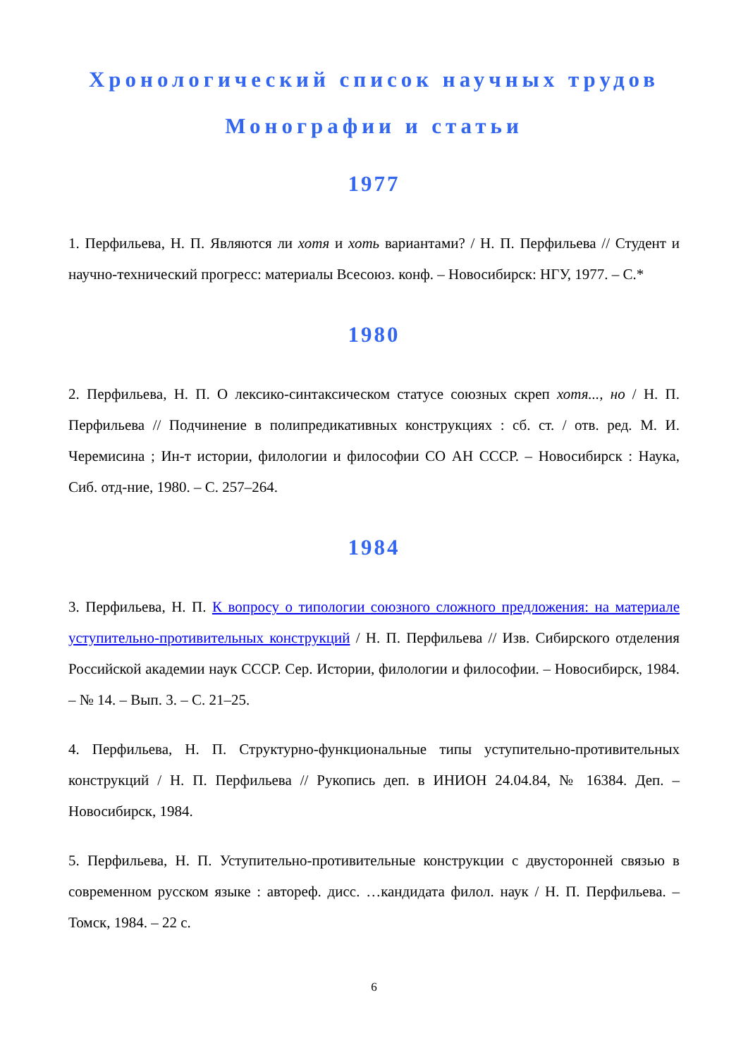Хронологический список научных трудов
Монографии и статьи
1977
1. Перфильева, Н. П. Являются ли хотя и хоть вариантами? / Н. П. Перфильева // Студент и научно-технический прогресс: материалы Всесоюз. конф. – Новосибирск: НГУ, 1977. – С.*
1980
2. Перфильева, Н. П. О лексико-синтаксическом статусе союзных скреп хотя..., но / Н. П. Перфильева // Подчинение в полипредикативных конструкциях : сб. ст. / отв. ред. М. И. Черемисина ; Ин-т истории, филологии и философии СО АН СССР. – Новосибирск : Наука, Сиб. отд-ние, 1980. – С. 257–264.
1984
3. Перфильева, Н. П. К вопросу о типологии союзного сложного предложения: на материале уступительно-противительных конструкций / Н. П. Перфильева // Изв. Сибирского отделения Российской академии наук СССР. Сер. Истории, филологии и философии. – Новосибирск, 1984. – № 14. – Вып. 3. – С. 21–25.
4. Перфильева, Н. П. Структурно-функциональные типы уступительно-противительных конструкций / Н. П. Перфильева // Рукопись деп. в ИНИОН 24.04.84, № 16384. Деп. – Новосибирск, 1984.
5. Перфильева, Н. П. Уступительно-противительные конструкции с двусторонней связью в современном русском языке : автореф. дисс. …кандидата филол. наук / Н. П. Перфильева. – Томск, 1984. – 22 с.
6